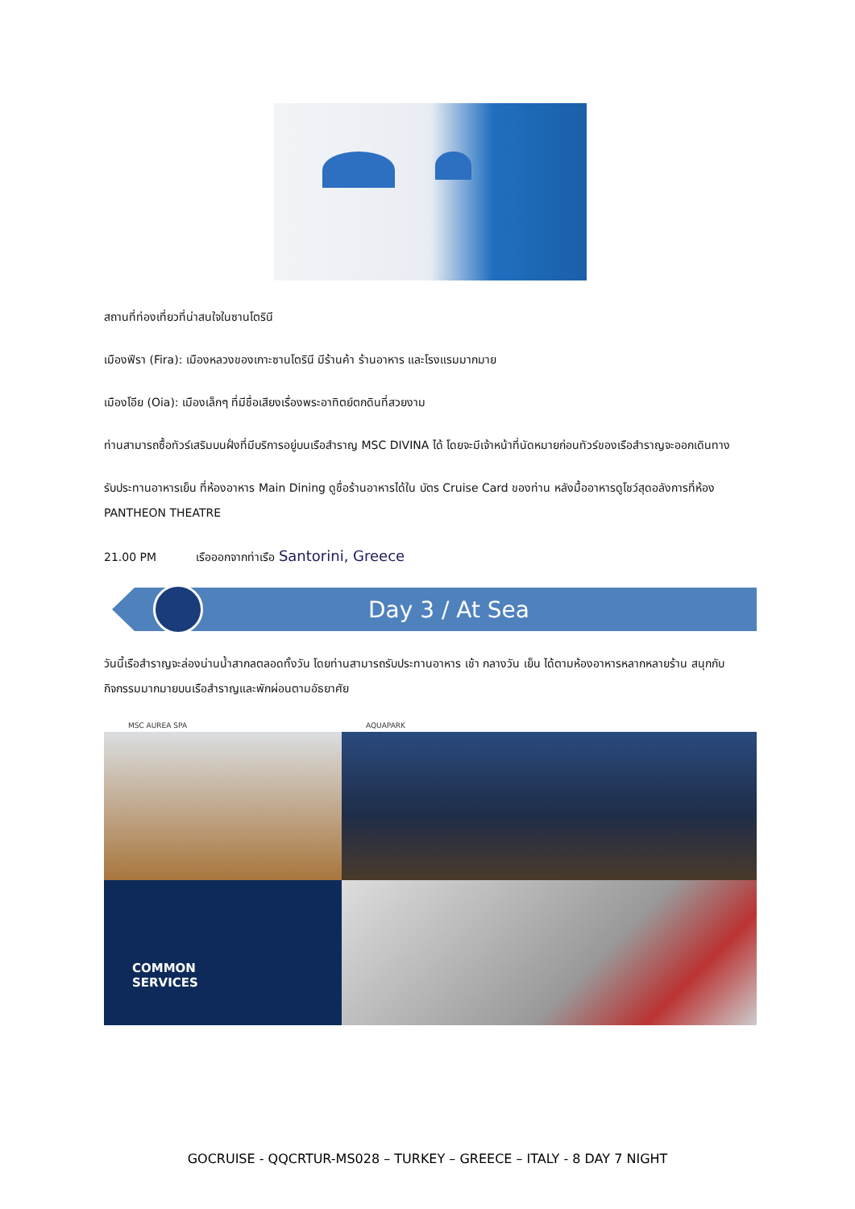สถานที่ท่องเที่ยวที่น่าสนใจในซานโตรินี
เมืองฟีรา (Fira): เมืองหลวงของเกาะซานโตรินี มีร้านค้า ร้านอาหาร และโรงแรมมากมาย
เมืองโอีย (Oia): เมืองเล็กๆ ที่มีชื่อเสียงเรื่องพระอาทิตย์ตกดินที่สวยงาม
ท่านสามารถซื้อทัวร์เสริมบนฝั่งที่มีบริการอยู่บนเรือสำราญ MSC DIVINA ได้ โดยจะมีเจ้าหน้าที่นัดหมายก่อนทัวร์ของเรือสำราญจะออกเดินทาง
รับประทานอาหารเย็น ที่ห้องอาหาร Main Dining ดูชื่อร้านอาหารได้ใน บัตร Cruise Card ของท่าน หลังมื้ออาหารดูโชว์สุดอลังการที่ห้อง PANTHEON THEATRE
21.00 PM เรือออกจากท่าเรือ Santorini, Greece
Day 3 / At Sea
วันนี้เรือสำราญจะล่องน่านน้ำสากลตลอดทั้งวัน โดยท่านสามารถรับประทานอาหาร เช้า กลางวัน เย็น ได้ตามห้องอาหารหลากหลายร้าน สนุกกับกิจกรรมมากมายบนเรือสำราญและพักผ่อนตามอัธยาศัย
MSC AUREA SPA
AQUAPARK
COMMON
SERVICES
GOCRUISE - QQCRTUR-MS028 – TURKEY – GREECE – ITALY - 8 DAY 7 NIGHT